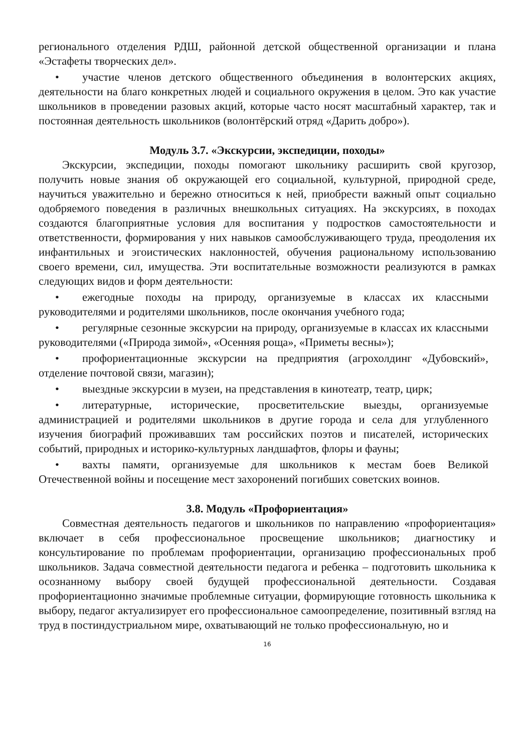регионального отделения РДШ, районной детской общественной организации и плана «Эстафеты творческих дел».
• участие членов детского общественного объединения в волонтерских акциях, деятельности на благо конкретных людей и социального окружения в целом. Это как участие школьников в проведении разовых акций, которые часто носят масштабный характер, так и постоянная деятельность школьников (волонтёрский отряд «Дарить добро»).
Модуль 3.7. «Экскурсии, экспедиции, походы»
Экскурсии, экспедиции, походы помогают школьнику расширить свой кругозор, получить новые знания об окружающей его социальной, культурной, природной среде, научиться уважительно и бережно относиться к ней, приобрести важный опыт социально одобряемого поведения в различных внешкольных ситуациях. На экскурсиях, в походах создаются благоприятные условия для воспитания у подростков самостоятельности и ответственности, формирования у них навыков самообслуживающего труда, преодоления их инфантильных и эгоистических наклонностей, обучения рациональному использованию своего времени, сил, имущества. Эти воспитательные возможности реализуются в рамках следующих видов и форм деятельности:
• ежегодные походы на природу, организуемые в классах их классными руководителями и родителями школьников, после окончания учебного года;
• регулярные сезонные экскурсии на природу, организуемые в классах их классными руководителями («Природа зимой», «Осенняя роща», «Приметы весны»);
• профориентационные экскурсии на предприятия (агрохолдинг «Дубовский», отделение почтовой связи, магазин);
• выездные экскурсии в музеи, на представления в кинотеатр, театр, цирк;
• литературные, исторические, просветительские выезды, организуемые администрацией и родителями школьников в другие города и села для углубленного изучения биографий проживавших там российских поэтов и писателей, исторических событий, природных и историко-культурных ландшафтов, флоры и фауны;
• вахты памяти, организуемые для школьников к местам боев Великой Отечественной войны и посещение мест захоронений погибших советских воинов.
3.8. Модуль «Профориентация»
Совместная деятельность педагогов и школьников по направлению «профориентация» включает в себя профессиональное просвещение школьников; диагностику и консультирование по проблемам профориентации, организацию профессиональных проб школьников. Задача совместной деятельности педагога и ребенка – подготовить школьника к осознанному выбору своей будущей профессиональной деятельности. Создавая профориентационно значимые проблемные ситуации, формирующие готовность школьника к выбору, педагог актуализирует его профессиональное самоопределение, позитивный взгляд на труд в постиндустриальном мире, охватывающий не только профессиональную, но и
16